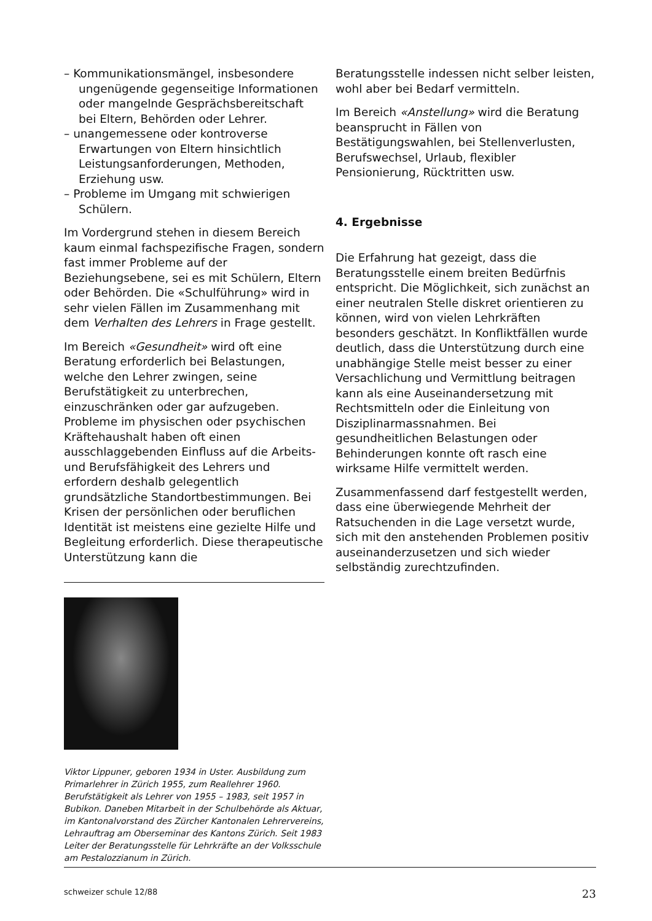– Kommunikationsmängel, insbesondere ungenügende gegenseitige Informationen oder mangelnde Gesprächsbereitschaft bei Eltern, Behörden oder Lehrer.
– unangemessene oder kontroverse Erwartungen von Eltern hinsichtlich Leistungsanforderungen, Methoden, Erziehung usw.
– Probleme im Umgang mit schwierigen Schülern.
Im Vordergrund stehen in diesem Bereich kaum einmal fachspezifische Fragen, sondern fast immer Probleme auf der Beziehungsebene, sei es mit Schülern, Eltern oder Behörden. Die «Schulführung» wird in sehr vielen Fällen im Zusammenhang mit dem Verhalten des Lehrers in Frage gestellt.
Im Bereich «Gesundheit» wird oft eine Beratung erforderlich bei Belastungen, welche den Lehrer zwingen, seine Berufstätigkeit zu unterbrechen, einzuschränken oder gar aufzugeben. Probleme im physischen oder psychischen Kräftehaushalt haben oft einen ausschlaggebenden Einfluss auf die Arbeits- und Berufsfähigkeit des Lehrers und erfordern deshalb gelegentlich grundsätzliche Standortbestimmungen. Bei Krisen der persönlichen oder beruflichen Identität ist meistens eine gezielte Hilfe und Begleitung erforderlich. Diese therapeutische Unterstützung kann die
Viktor Lippuner, geboren 1934 in Uster. Ausbildung zum Primarlehrer in Zürich 1955, zum Reallehrer 1960. Berufstätigkeit als Lehrer von 1955 – 1983, seit 1957 in Bubikon. Daneben Mitarbeit in der Schulbehörde als Aktuar, im Kantonalvorstand des Zürcher Kantonalen Lehrervereins, Lehrauftrag am Oberseminar des Kantons Zürich. Seit 1983 Leiter der Beratungsstelle für Lehrkräfte an der Volksschule am Pestalozzianum in Zürich.
Beratungsstelle indessen nicht selber leisten, wohl aber bei Bedarf vermitteln.
Im Bereich «Anstellung» wird die Beratung beansprucht in Fällen von Bestätigungswahlen, bei Stellenverlusten, Berufswechsel, Urlaub, flexibler Pensionierung, Rücktritten usw.
4. Ergebnisse
Die Erfahrung hat gezeigt, dass die Beratungsstelle einem breiten Bedürfnis entspricht. Die Möglichkeit, sich zunächst an einer neutralen Stelle diskret orientieren zu können, wird von vielen Lehrkräften besonders geschätzt. In Konfliktfällen wurde deutlich, dass die Unterstützung durch eine unabhängige Stelle meist besser zu einer Versachlichung und Vermittlung beitragen kann als eine Auseinandersetzung mit Rechtsmitteln oder die Einleitung von Disziplinarmassnahmen. Bei gesundheitlichen Belastungen oder Behinderungen konnte oft rasch eine wirksame Hilfe vermittelt werden.
Zusammenfassend darf festgestellt werden, dass eine überwiegende Mehrheit der Ratsuchenden in die Lage versetzt wurde, sich mit den anstehenden Problemen positiv auseinanderzusetzen und sich wieder selbständig zurechtzufinden.
schweizer schule 12/88 23